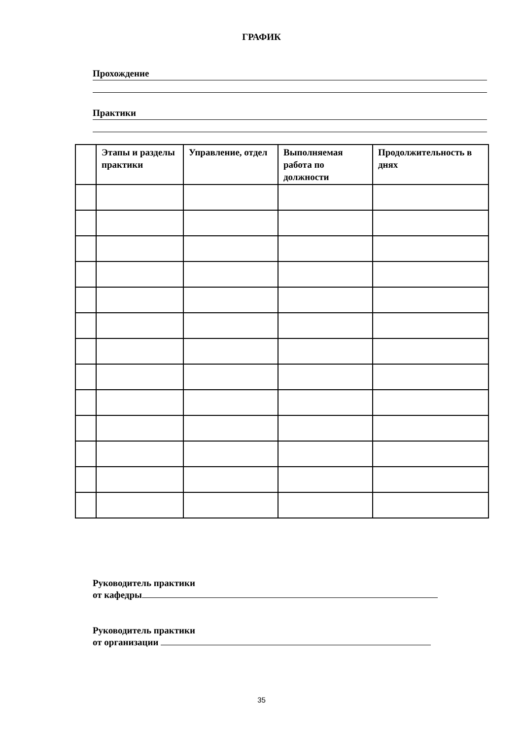ГРАФИК
Прохождение
Практики
| | Этапы и разделы практики | Управление, отдел | Выполняемая работа по должности | Продолжительность в днях |
| --- | --- | --- | --- | --- |
Руководитель практики
от кафедры
Руководитель практики
от организации
35